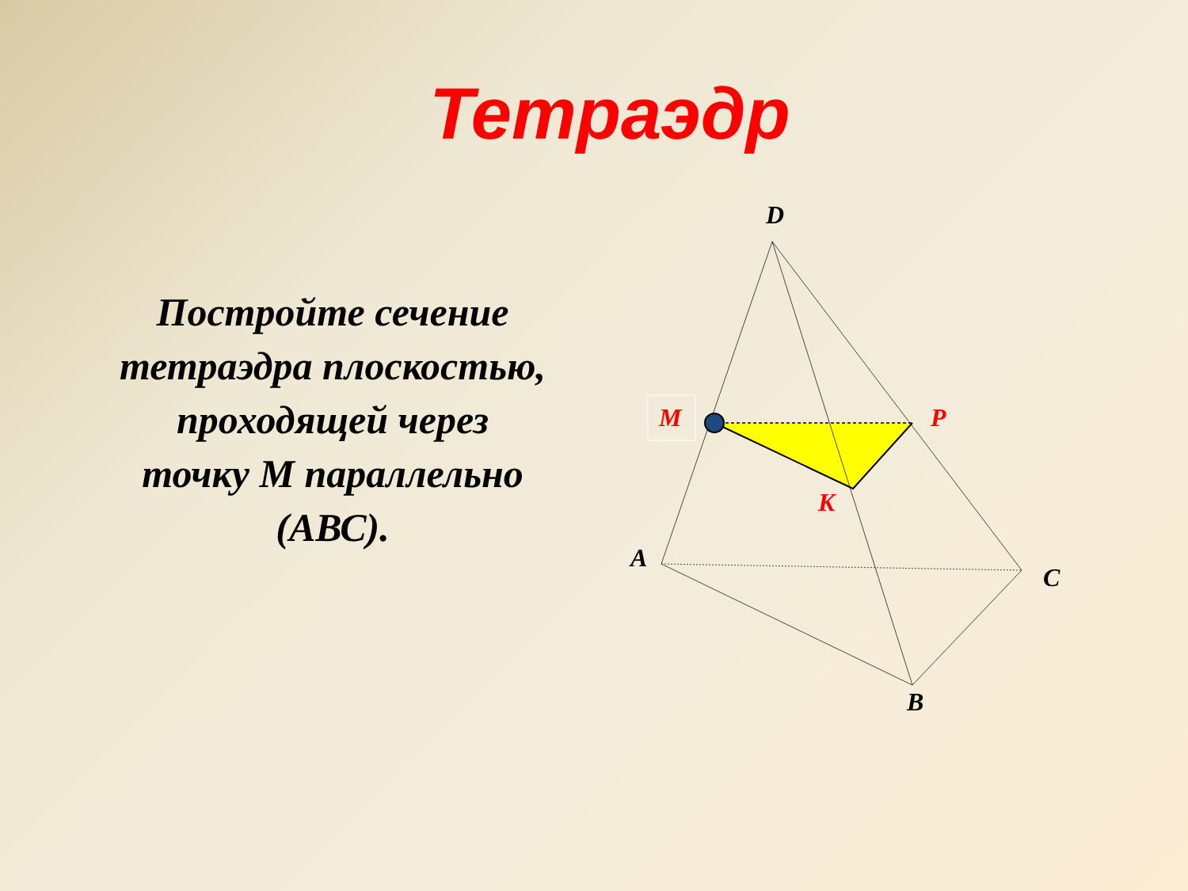Тетраэдр
Постройте сечение тетраэдра плоскостью, проходящей через точку М параллельно (АВС).
D
A
C
B
M
P
K